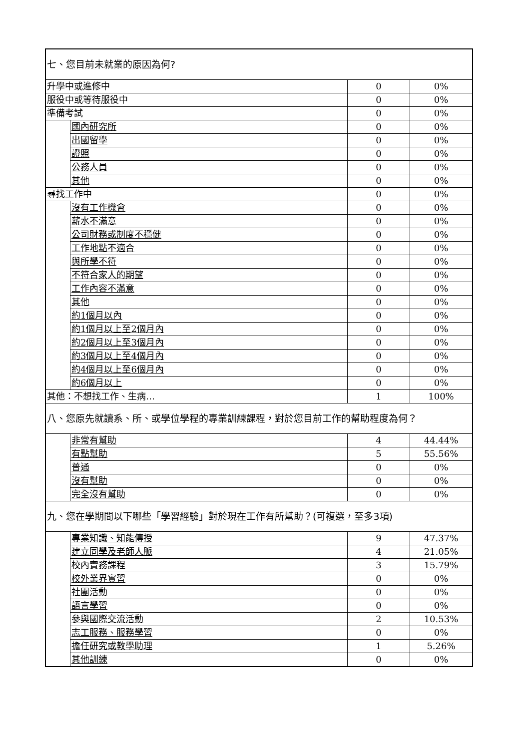| 七、您目前未就業的原因為何? | | | |
| 升學中或進修中 | | 0 | 0% |
| 服役中或等待服役中 | | 0 | 0% |
| 準備考試 | | 0 | 0% |
| | 國內研究所 | 0 | 0% |
| | 出國留學 | 0 | 0% |
| | 證照 | 0 | 0% |
| | 公務人員 | 0 | 0% |
| | 其他 | 0 | 0% |
| 尋找工作中 | | 0 | 0% |
| | 沒有工作機會 | 0 | 0% |
| | 薪水不滿意 | 0 | 0% |
| | 公司財務或制度不穩健 | 0 | 0% |
| | 工作地點不適合 | 0 | 0% |
| | 與所學不符 | 0 | 0% |
| | 不符合家人的期望 | 0 | 0% |
| | 工作內容不滿意 | 0 | 0% |
| | 其他 | 0 | 0% |
| | 約1個月以內 | 0 | 0% |
| | 約1個月以上至2個月內 | 0 | 0% |
| | 約2個月以上至3個月內 | 0 | 0% |
| | 約3個月以上至4個月內 | 0 | 0% |
| | 約4個月以上至6個月內 | 0 | 0% |
| | 約6個月以上 | 0 | 0% |
| 其他：不想找工作、生病… | | 1 | 100% |
| 八、您原先就讀系、所、或學位學程的專業訓練課程，對於您目前工作的幫助程度為何？ | | | |
| | 非常有幫助 | 4 | 44.44% |
| | 有點幫助 | 5 | 55.56% |
| | 普通 | 0 | 0% |
| | 沒有幫助 | 0 | 0% |
| | 完全沒有幫助 | 0 | 0% |
| 九、您在學期間以下哪些「學習經驗」對於現在工作有所幫助？(可複選，至多3項) | | | |
| | 專業知識、知能傳授 | 9 | 47.37% |
| | 建立同學及老師人脈 | 4 | 21.05% |
| | 校內實務課程 | 3 | 15.79% |
| | 校外業界實習 | 0 | 0% |
| | 社團活動 | 0 | 0% |
| | 語言學習 | 0 | 0% |
| | 參與國際交流活動 | 2 | 10.53% |
| | 志工服務、服務學習 | 0 | 0% |
| | 擔任研究或教學助理 | 1 | 5.26% |
| | 其他訓練 | 0 | 0% |